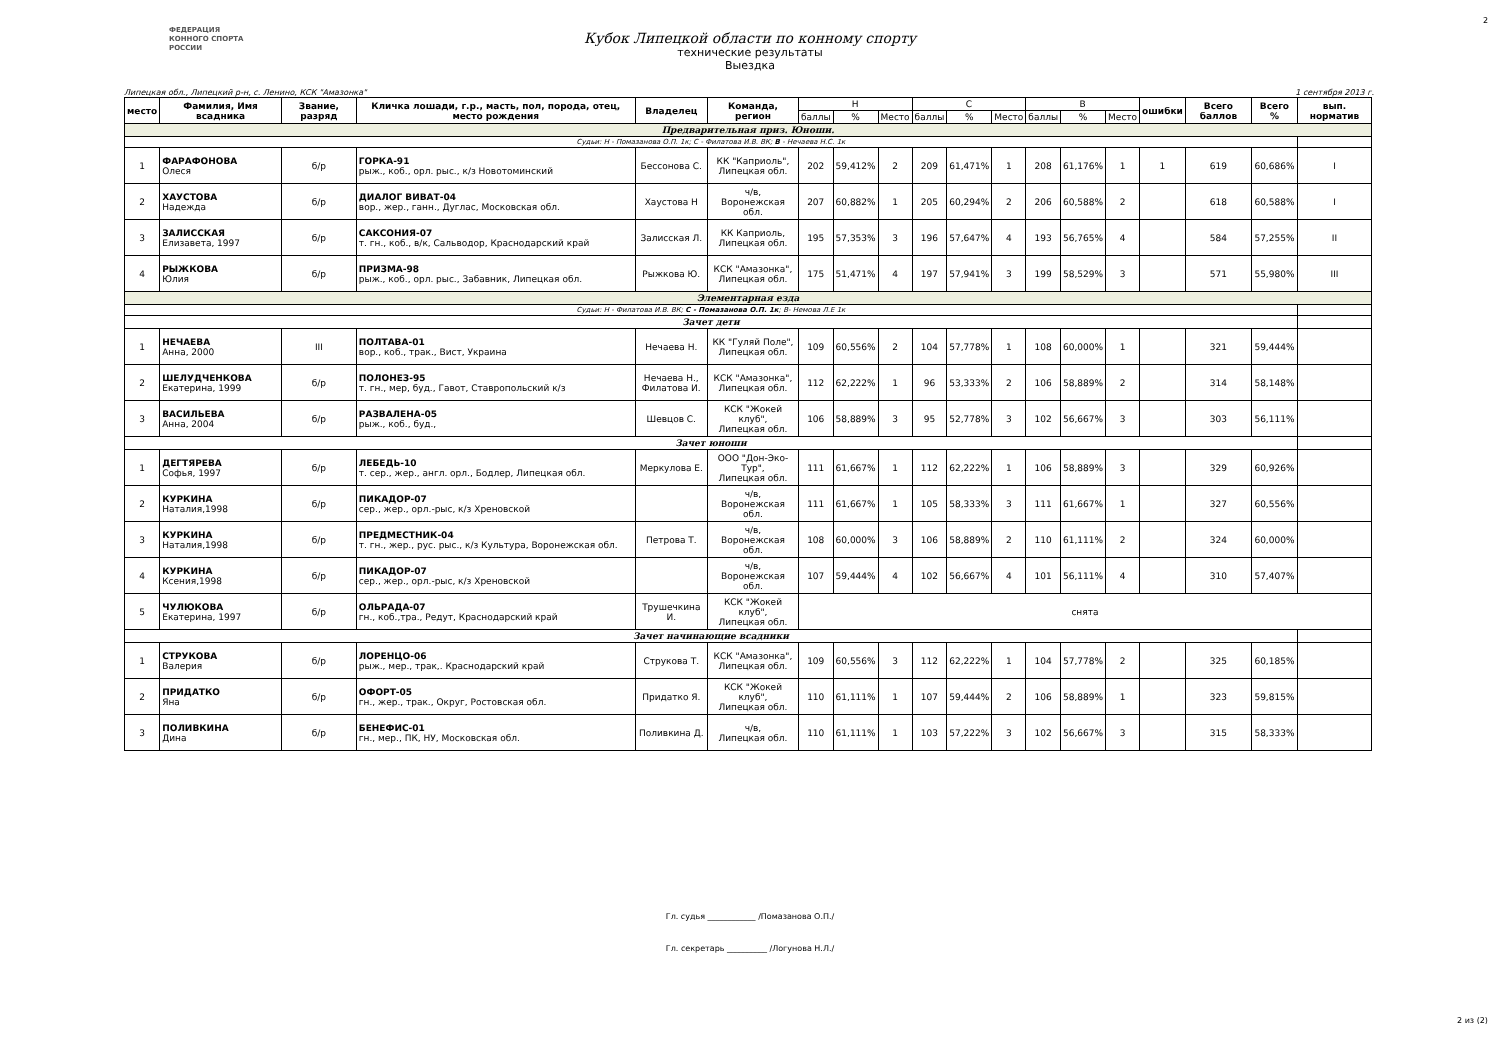2
ФЕДЕРАЦИЯ
КОННОГО СПОРТА
РОССИИ
Кубок Липецкой области по конному спорту
технические результаты
Выездка
Липецкая обл., Липецкий р-н, с. Ленино, КСК "Амазонка" 1 сентября 2013 г.
| место | Фамилия, Имя всадника | Звание, разряд | Кличка лошади, г.р., масть, пол, порода, отец, место рождения | Владелец | Команда, регион | Н | | | С | | | В | | | ошибки | Всего баллов | Всего % | вып. норматив |
| | | | | | | баллы | % | Место | баллы | % | Место | баллы | % | Место | | | | |
| Предварительная приз. Юноши. | | | | | | | | | | | | | | | | | | |
| Судьи: Н - Помазанова О.П. 1к; С - Филатова И.В. ВК; В - Нечаева Н.С. 1к | | | | | | | | | | | | | | | | | | |
| 1 | ФАРАФОНОВА Олеся | б/р | ГОРКА-91 рыж., коб., орл. рыс., к/з Новотоминский | Бессонова С. | КК "Каприоль", Липецкая обл. | 202 | 59,412% | 2 | 209 | 61,471% | 1 | 208 | 61,176% | 1 | 1 | 619 | 60,686% | I |
| 2 | ХАУСТОВА Надежда | б/р | ДИАЛОГ ВИВАТ-04 вор., жер., ганн., Дуглас, Московская обл. | Хаустова Н | ч/в, Воронежская обл. | 207 | 60,882% | 1 | 205 | 60,294% | 2 | 206 | 60,588% | 2 | | 618 | 60,588% | I |
| 3 | ЗАЛИССКАЯ Елизавета, 1997 | б/р | САКСОНИЯ-07 т. гн., коб., в/к, Сальводор, Краснодарский край | Залисская Л. | КК Каприоль, Липецкая обл. | 195 | 57,353% | 3 | 196 | 57,647% | 4 | 193 | 56,765% | 4 | | 584 | 57,255% | II |
| 4 | РЫЖКОВА Юлия | б/р | ПРИЗМА-98 рыж., коб., орл. рыс., Забавник, Липецкая обл. | Рыжкова Ю. | КСК "Амазонка", Липецкая обл. | 175 | 51,471% | 4 | 197 | 57,941% | 3 | 199 | 58,529% | 3 | | 571 | 55,980% | III |
| Элементарная езда | | | | | | | | | | | | | | | | | | |
| Судьи: Н - Филатова И.В. ВК; С - Помазанова О.П. 1к ; В- Немова Л.Е 1к | | | | | | | | | | | | | | | | | | |
| Зачет дети | | | | | | | | | | | | | | | | | | |
| 1 | НЕЧАЕВА Анна, 2000 | III | ПОЛТАВА-01 вор., коб., трак., Вист, Украина | Нечаева Н. | КК "Гуляй Поле", Липецкая обл. | 109 | 60,556% | 2 | 104 | 57,778% | 1 | 108 | 60,000% | 1 | | 321 | 59,444% | |
| 2 | ШЕЛУДЧЕНКОВА Екатерина, 1999 | б/р | ПОЛОНЕЗ-95 т. гн., мер, буд., Гавот, Ставропольский к/з | Нечаева Н., Филатова И. | КСК "Амазонка", Липецкая обл. | 112 | 62,222% | 1 | 96 | 53,333% | 2 | 106 | 58,889% | 2 | | 314 | 58,148% | |
| 3 | ВАСИЛЬЕВА Анна, 2004 | б/р | РАЗВАЛЕНА-05 рыж., коб., буд., | Шевцов С. | КСК "Жокей клуб", Липецкая обл. | 106 | 58,889% | 3 | 95 | 52,778% | 3 | 102 | 56,667% | 3 | | 303 | 56,111% | |
| Зачет юноши | | | | | | | | | | | | | | | | | | |
| 1 | ДЕГТЯРЕВА Софья, 1997 | б/р | ЛЕБЕДЬ-10 т. сер., жер., англ. орл., Бодлер, Липецкая обл. | Меркулова Е. | ООО "Дон-Эко-Тур", Липецкая обл. | 111 | 61,667% | 1 | 112 | 62,222% | 1 | 106 | 58,889% | 3 | | 329 | 60,926% | |
| 2 | КУРКИНА Наталия,1998 | б/р | ПИКАДОР-07 сер., жер., орл.-рыс, к/з Хреновской | | ч/в, Воронежская обл. | 111 | 61,667% | 1 | 105 | 58,333% | 3 | 111 | 61,667% | 1 | | 327 | 60,556% | |
| 3 | КУРКИНА Наталия,1998 | б/р | ПРЕДМЕСТНИК-04 т. гн., жер., рус. рыс., к/з Культура, Воронежская обл. | Петрова Т. | ч/в, Воронежская обл. | 108 | 60,000% | 3 | 106 | 58,889% | 2 | 110 | 61,111% | 2 | | 324 | 60,000% | |
| 4 | КУРКИНА Ксения,1998 | б/р | ПИКАДОР-07 сер., жер., орл.-рыс, к/з Хреновской | | ч/в, Воронежская обл. | 107 | 59,444% | 4 | 102 | 56,667% | 4 | 101 | 56,111% | 4 | | 310 | 57,407% | |
| 5 | ЧУЛЮКОВА Екатерина, 1997 | б/р | ОЛЬРАДА-07 гн., коб.,тра., Редут, Краснодарский край | Трушечкина И. | КСК "Жокей клуб", Липецкая обл. | снята | | | | | | | | | | | | |
| Зачет начинающие всадники | | | | | | | | | | | | | | | | | | |
| 1 | СТРУКОВА Валерия | б/р | ЛОРЕНЦО-06 рыж., мер., трак,. Краснодарский край | Струкова Т. | КСК "Амазонка", Липецкая обл. | 109 | 60,556% | 3 | 112 | 62,222% | 1 | 104 | 57,778% | 2 | | 325 | 60,185% | |
| 2 | ПРИДАТКО Яна | б/р | ОФОРТ-05 гн., жер., трак., Округ, Ростовская обл. | Придатко Я. | КСК "Жокей клуб", Липецкая обл. | 110 | 61,111% | 1 | 107 | 59,444% | 2 | 106 | 58,889% | 1 | | 323 | 59,815% | |
| 3 | ПОЛИВКИНА Дина | б/р | БЕНЕФИС-01 гн., мер., ПК, НУ, Московская обл. | Поливкина Д. | ч/в, Липецкая обл. | 110 | 61,111% | 1 | 103 | 57,222% | 3 | 102 | 56,667% | 3 | | 315 | 58,333% | |
Гл. судья ____________ /Помазанова О.П./
Гл. секретарь __________ /Логунова Н.Л./
2 из (2)